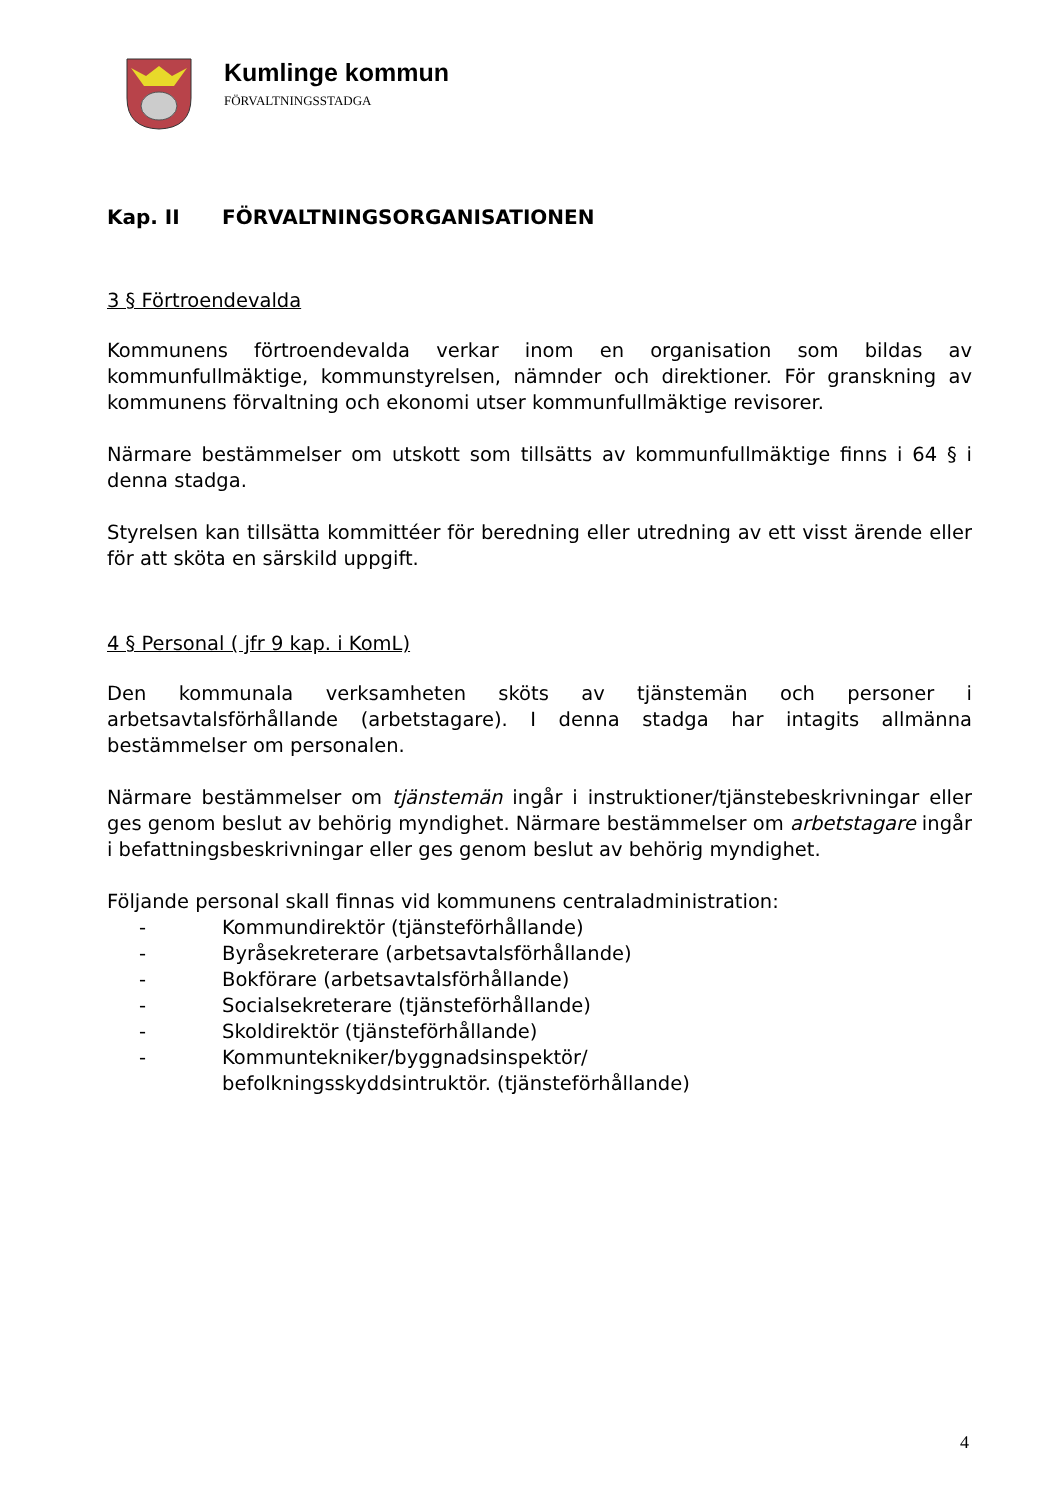Kumlinge kommun
FÖRVALTNINGSSTADGA
Kap. II FÖRVALTNINGSORGANISATIONEN
3 § Förtroendevalda
Kommunens förtroendevalda verkar inom en organisation som bildas av kommunfullmäktige, kommunstyrelsen, nämnder och direktioner. För granskning av kommunens förvaltning och ekonomi utser kommunfullmäktige revisorer.
Närmare bestämmelser om utskott som tillsätts av kommunfullmäktige finns i 64 § i denna stadga.
Styrelsen kan tillsätta kommittéer för beredning eller utredning av ett visst ärende eller för att sköta en särskild uppgift.
4 § Personal ( jfr 9 kap. i KomL)
Den kommunala verksamheten sköts av tjänstemän och personer i arbetsavtalsförhållande (arbetstagare). I denna stadga har intagits allmänna bestämmelser om personalen.
Närmare bestämmelser om tjänstemän ingår i instruktioner/tjänstebeskrivningar eller ges genom beslut av behörig myndighet. Närmare bestämmelser om arbetstagare ingår i befattningsbeskrivningar eller ges genom beslut av behörig myndighet.
Följande personal skall finnas vid kommunens centraladministration:
- Kommundirektör (tjänsteförhållande)
- Byråsekreterare (arbetsavtalsförhållande)
- Bokförare (arbetsavtalsförhållande)
- Socialsekreterare (tjänsteförhållande)
- Skoldirektör (tjänsteförhållande)
- Kommuntekniker/byggnadsinspektör/
befolkningsskyddsintruktör. (tjänsteförhållande)
4